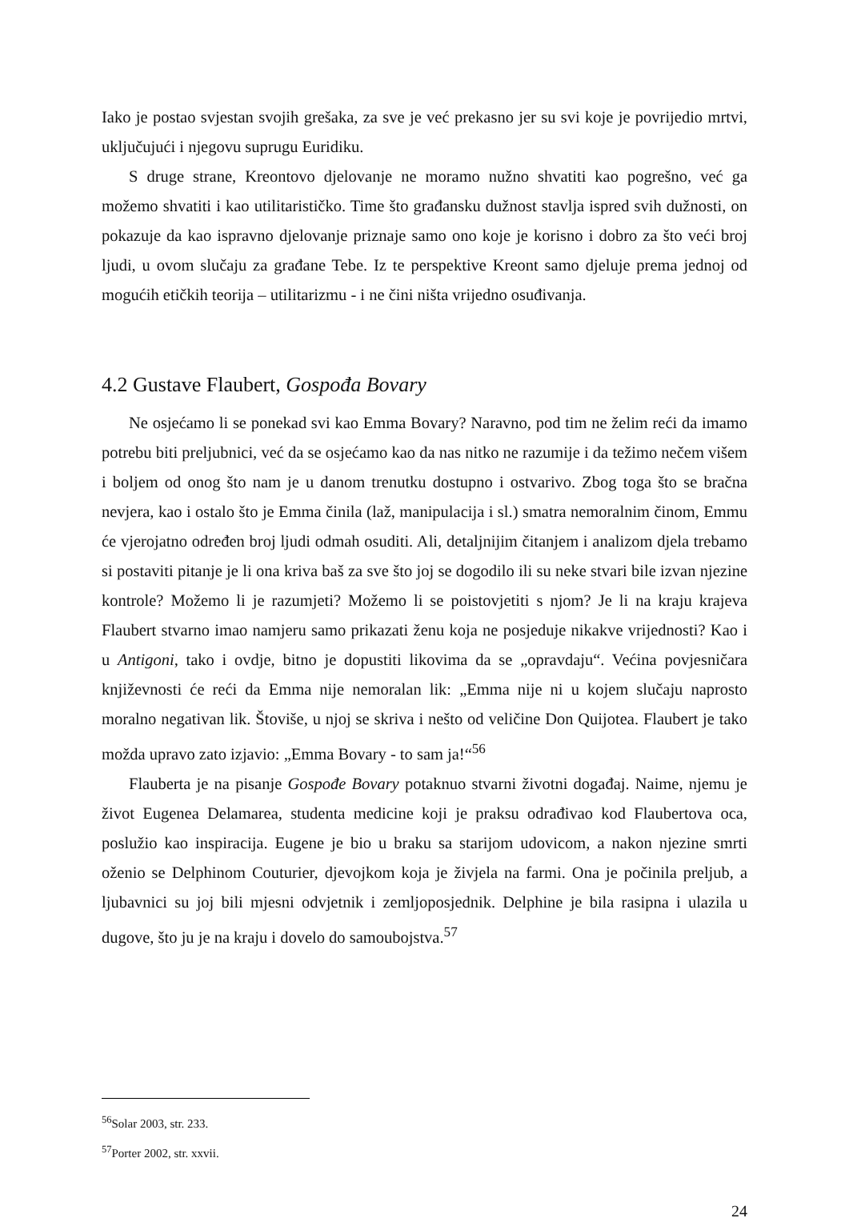Iako je postao svjestan svojih grešaka, za sve je već prekasno jer su svi koje je povrijedio mrtvi, uključujući i njegovu suprugu Euridiku.
S druge strane, Kreontovo djelovanje ne moramo nužno shvatiti kao pogrešno, već ga možemo shvatiti i kao utilitarističko. Time što građansku dužnost stavlja ispred svih dužnosti, on pokazuje da kao ispravno djelovanje priznaje samo ono koje je korisno i dobro za što veći broj ljudi, u ovom slučaju za građane Tebe. Iz te perspektive Kreont samo djeluje prema jednoj od mogućih etičkih teorija – utilitarizmu - i ne čini ništa vrijedno osuđivanja.
4.2 Gustave Flaubert, Gospođa Bovary
Ne osjećamo li se ponekad svi kao Emma Bovary? Naravno, pod tim ne želim reći da imamo potrebu biti preljubnici, već da se osjećamo kao da nas nitko ne razumije i da težimo nečem višem i boljem od onog što nam je u danom trenutku dostupno i ostvarivo. Zbog toga što se bračna nevjera, kao i ostalo što je Emma činila (laž, manipulacija i sl.) smatra nemoralnim činom, Emmu će vjerojatno određen broj ljudi odmah osuditi. Ali, detaljnijim čitanjem i analizom djela trebamo si postaviti pitanje je li ona kriva baš za sve što joj se dogodilo ili su neke stvari bile izvan njezine kontrole? Možemo li je razumjeti? Možemo li se poistovjetiti s njom? Je li na kraju krajeva Flaubert stvarno imao namjeru samo prikazati ženu koja ne posjeduje nikakve vrijednosti? Kao i u Antigoni, tako i ovdje, bitno je dopustiti likovima da se „opravdaju“. Većina povjesničara književnosti će reći da Emma nije nemoralan lik: „Emma nije ni u kojem slučaju naprosto moralno negativan lik. Štoviše, u njoj se skriva i nešto od veličine Don Quijotea. Flaubert je tako možda upravo zato izjavio: „Emma Bovary - to sam ja!“<sup>56</sup>
Flauberta je na pisanje Gospođe Bovary potaknuo stvarni životni događaj. Naime, njemu je život Eugenea Delamarea, studenta medicine koji je praksu odrađivao kod Flaubertova oca, poslužio kao inspiracija. Eugene je bio u braku sa starijom udovicom, a nakon njezine smrti oženio se Delphinom Couturier, djevojkom koja je živjela na farmi. Ona je počinila preljub, a ljubavnici su joj bili mjesni odvjetnik i zemljoposjednik. Delphine je bila rasipna i ulazila u dugove, što ju je na kraju i dovelo do samoubojstva.<sup>57</sup>
<sup>56</sup> Solar 2003, str. 233.
<sup>57</sup> Porter 2002, str. xxvii.
24